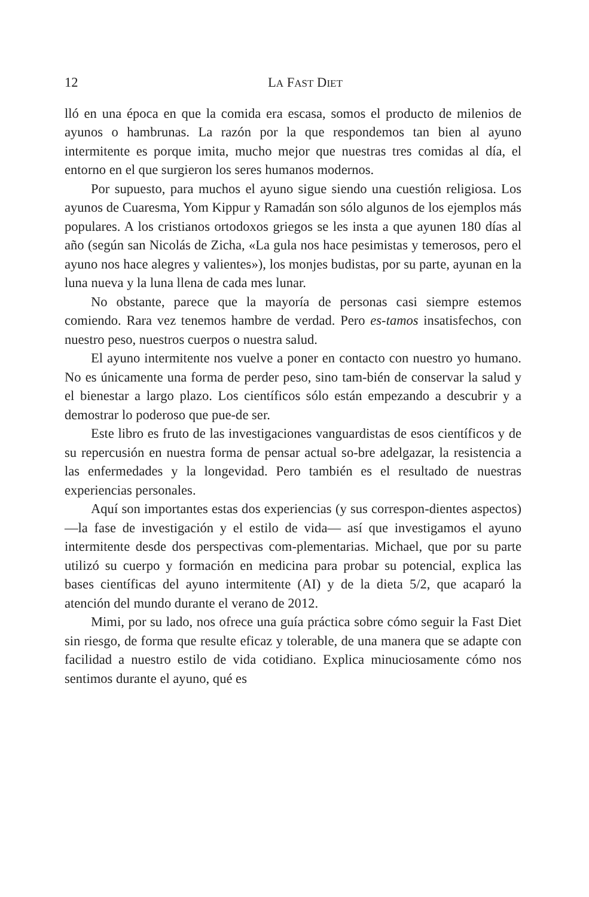12 LA FAST DIET
lló en una época en que la comida era escasa, somos el producto de milenios de ayunos o hambrunas. La razón por la que respondemos tan bien al ayuno intermitente es porque imita, mucho mejor que nuestras tres comidas al día, el entorno en el que surgieron los seres humanos modernos.
Por supuesto, para muchos el ayuno sigue siendo una cuestión religiosa. Los ayunos de Cuaresma, Yom Kippur y Ramadán son sólo algunos de los ejemplos más populares. A los cristianos ortodoxos griegos se les insta a que ayunen 180 días al año (según san Nicolás de Zicha, «La gula nos hace pesimistas y temerosos, pero el ayuno nos hace alegres y valientes»), los monjes budistas, por su parte, ayunan en la luna nueva y la luna llena de cada mes lunar.
No obstante, parece que la mayoría de personas casi siempre estemos comiendo. Rara vez tenemos hambre de verdad. Pero es-tamos insatisfechos, con nuestro peso, nuestros cuerpos o nuestra salud.
El ayuno intermitente nos vuelve a poner en contacto con nuestro yo humano. No es únicamente una forma de perder peso, sino tam-bién de conservar la salud y el bienestar a largo plazo. Los científicos sólo están empezando a descubrir y a demostrar lo poderoso que pue-de ser.
Este libro es fruto de las investigaciones vanguardistas de esos científicos y de su repercusión en nuestra forma de pensar actual so-bre adelgazar, la resistencia a las enfermedades y la longevidad. Pero también es el resultado de nuestras experiencias personales.
Aquí son importantes estas dos experiencias (y sus correspon-dientes aspectos) —la fase de investigación y el estilo de vida— así que investigamos el ayuno intermitente desde dos perspectivas com-plementarias. Michael, que por su parte utilizó su cuerpo y formación en medicina para probar su potencial, explica las bases científicas del ayuno intermitente (AI) y de la dieta 5/2, que acaparó la atención del mundo durante el verano de 2012.
Mimi, por su lado, nos ofrece una guía práctica sobre cómo seguir la Fast Diet sin riesgo, de forma que resulte eficaz y tolerable, de una manera que se adapte con facilidad a nuestro estilo de vida cotidiano. Explica minuciosamente cómo nos sentimos durante el ayuno, qué es